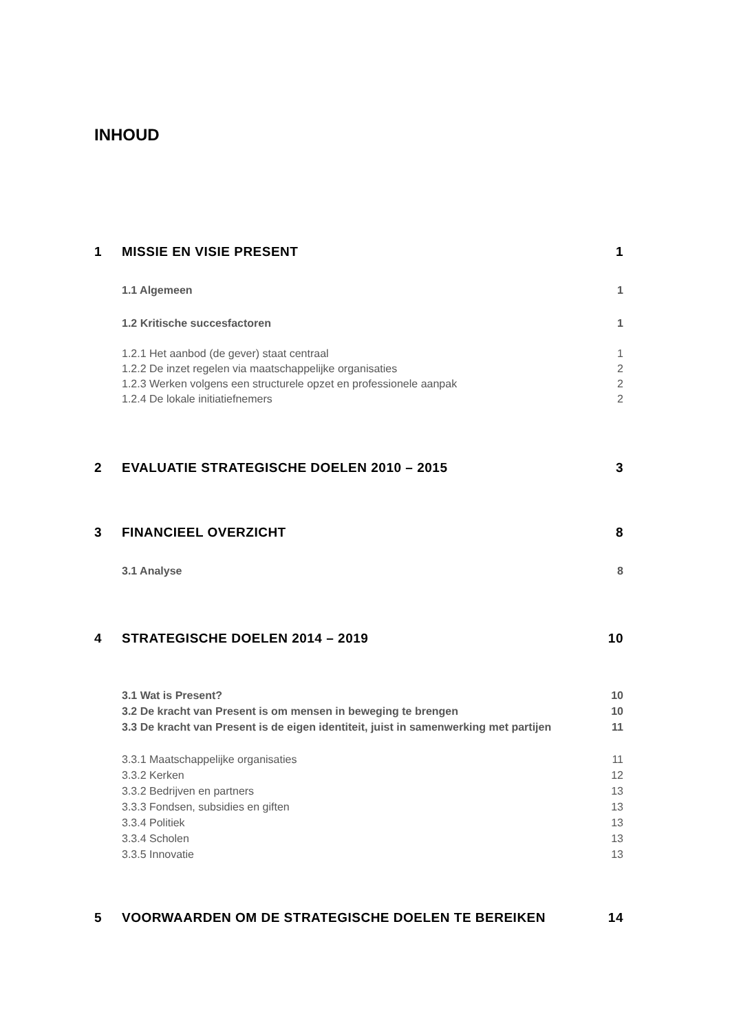INHOUD
1 MISSIE EN VISIE PRESENT 1
1.1 Algemeen 1
1.2 Kritische succesfactoren 1
1.2.1 Het aanbod (de gever) staat centraal 1
1.2.2 De inzet regelen via maatschappelijke organisaties 2
1.2.3 Werken volgens een structurele opzet en professionele aanpak 2
1.2.4 De lokale initiatiefnemers 2
2 EVALUATIE STRATEGISCHE DOELEN 2010 – 2015 3
3 FINANCIEEL OVERZICHT 8
3.1 Analyse 8
4 STRATEGISCHE DOELEN 2014 – 2019 10
3.1 Wat is Present? 10
3.2 De kracht van Present is om mensen in beweging te brengen 10
3.3 De kracht van Present is de eigen identiteit, juist in samenwerking met partijen 11
3.3.1 Maatschappelijke organisaties 11
3.3.2 Kerken 12
3.3.2 Bedrijven en partners 13
3.3.3 Fondsen, subsidies en giften 13
3.3.4 Politiek 13
3.3.4 Scholen 13
3.3.5 Innovatie 13
5 VOORWAARDEN OM DE STRATEGISCHE DOELEN TE BEREIKEN 14